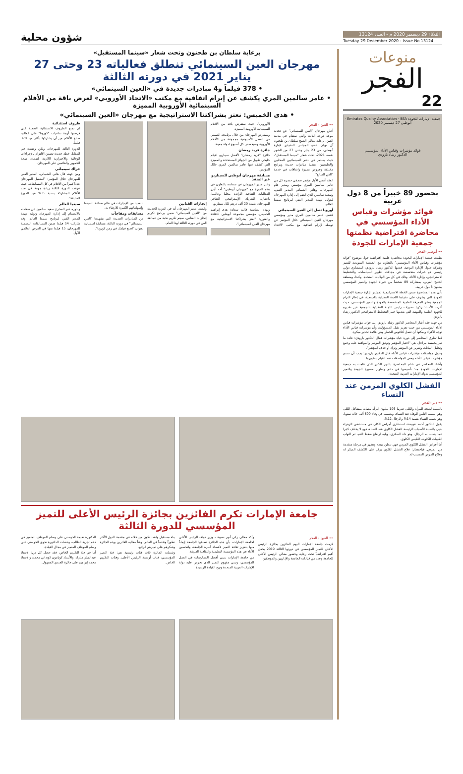الثلاثاء 29 ديسمبر 2020 م - العـدد 13124
Tuesday 29 December 2020 - Issue No 13124
شؤون محلية
منوعات
الفجر
22
جمعية الإمارات للجودة Emirates Quality Association · SEA · أبوظبي 27 ديسمبر 2020
فوائد مؤشرات وقياس الأداء المؤسسي
الدكتور رشاد بارودي
بحضور 89 خبيراً من 8 دول عربية
فوائد مؤشرات وقياس الأداء المؤسسي في محاضرة افتراضية نظمتها جمعية الإمارات للجودة
•• أبوظبي-الفجر
نظمت جمعية الإمارات للجودة محاضرة علمية افتراضية حول موضوع "فوائد مؤشرات وقياس الأداء المؤسسي" بالتعاون مع الجمعية السويدية للتميز وشركة حلول الإدارة النوعية، قدمها الدكتور رشاد بارودي، استشاري دولي رئيسي ذو خبرات متخصصة في مجالات تطوير السياسات، والتخطيط الاستراتيجي، وإدارة الأداء، وذلك في كل من الولايات المتحدة، وكندا، ومنطقة الخليج العربي، بمشاركة 89 شخصاً من خبراء الجودة والتميز المؤسسي يمثلون 8 دول عربية.
تأتي هذه المحاضرة ضمن الخطة الاستراتيجية لمجلس إدارة جمعية الإمارات للجودة التي يشرف على تنفيذها اللجنة التنفيذية بالجمعية، في إطار التزام الجمعية بنشر المعرفة العلمية المتخصصة بالجودة والتميز المؤسسي، حيث أعرب الأستاذ زكريا نصيرات رئيس اللجنة التنفيذية بالجمعية عن تقديره للجهود العلمية والمهنية التي يقدمها خبير التخطيط الاستراتيجي الدكتور رشاد بارودي.
من جهته فقد أشار المحاضر الدكتور رشاد بارودي إلى فوائد مؤشرات قياس الأداء المؤسسي من حيث تعزيز تقبل المسؤولية، وأن مؤشرات قياس الأداء توجه الأفراد ويمكنها أن تعمل كناقوس للخطر وهي علامة تحذير مبكرة.
كما تطرق المحاضر إلى دورة حياة مؤشرات فقال الدكتور بارودي: عادة ما تمر بخمسة مراحل، هي "اختيار المؤشر وتوثيق المؤشر والموافقة عليه وجمع وتحليل البيانات وتقرير عن المؤشر وترك أو حذف المؤشر".
وحول مواصفات مؤشرات قياس الأداء قال الدكتور بارودي: يجب أن تتسم مؤشرات قياس الأداء ببعض المواصفات عند القيام بتطويرها.
وأشاد المحاضر في ختام المحاضرة بالدور الكبير الذي قامت به جمعية الإمارات للجودة منذ تأسيسها في دعم وتطوير مسيرة الجودة والتميز المؤسسي بدولة الإمارات العربية المتحدة.
الفشل الكلوي المزمن عند النساء
•• دبي-الفجر
بالنسبة لصحة المرأة والكلى تقريبا 195 مليون امرأة مصابة بمشاكل الكلى وهو السبب الثامن للوفاة عند النساء، ويتسبب في وفاة 600 ألف حالة سنويا، وهو يصيب النساء بنسبة 14% والرجال 12%.
يقول الدكتور أحمد عويضة، استشاري أمراض الكلى في مستشفى الزهراء بدبي بالنسبة للأسباب الرئيسة للفشل الكلوي عند النساء، فهو لا يختلف كثيرا عما يصاب به الرجال، وهو داء السكري، ويليه ارتفاع ضغط الدم، ثم التهاب الكبيبات الكلوية، التكيس الكلوي.
أما أعراض الفشل الكلوي المزمن فهي تتطور ببطء وتظهر في مرحلة متقدمة من المرض. فباختصار: علاج الفشل الكلوي يركز على الكشف المبكر له وعلاج المرض المسبب له.
برعاية سلطان بن طحنون وتحت شعار «سينما المستقبل»
مهرجان العين السينمائي تنطلق فعالياته 23 وحتى 27 يناير 2021 في دورته الثالثة
• 378 فيلماً و4 مبادرات جديدة في «العين السينمائي»
• عامر سالمين المري يكشف عن إبرام اتفاقية مع مكتب «الاتحاد الأوروبي» لعرض باقة من الأفلام السينمائية الأوروبية المميزة
• هدى الخميس: نعتز بشراكتنا الاستراتيجية مع مهرجان «العين السينمائي»
•• العين - الفجر
أعلن مهرجان "العين السينمائي" عن تحديد موعد دورته الثالثة والتي ستقام في مدينة العين، برعاية معالي الشيخ سلطان بن طحنون آل نهيان عضو المجلس التنفيذي لإمارة أبوظبي، من 23 يناير وحتى 27 من الشهر نفسه 2021، تحت شعار "سينما المستقبل"، حيث يستمر في دعم السينمائيين المحليين والخليجيين، بتنفيذ مبادرات جديدة وبرامج مختلفة وعروض مميزة واتفاقات في خدمة "الفن السابع".
انعقد أمس الأول مؤتمر صحفي حضره كل من عامر سالمين المري مؤسس ومدير عام المهرجان، وهاني الشيباني المدير الفني، وسعيد سالمين الذي انضم إلى إدارة المهرجان ليتولى مهمة المدير الفني لبرنامج سينما العالم.
أوروبا تصل إلى العين السينمائي
كشف عامر سالمين المري مدير ومؤسس مهرجان العين السينمائي خلال المؤتمر عن توصله لإبرام اتفاقية مع مكتب "الاتحاد الأوروبي"، حيث ستعرض باقة من الأفلام السينمائية الأوروبية المميزة.
وسيعرض المهرجان من خلال برنامجه الصيفي من العطل الأسبوعية مجموعة من الأفلام الأوروبية وسيخصص كل أسبوع لدولة معينة.
جائزة فريد رمضان
جائزة "فريد رمضان" لأفضل سيناريو لفيلم خليجي طويل من الجوائز المستحدثة والمميزة التي كشف عنها عامر سالمين المري خلال المؤتمر.
مسابقة مهرجان أبوظبي للسيناريو غير المنفذ
وعبر مدير المهرجان عن سعادته بالتعاون في هذه الدورة مع "مهرجان أبوظبي" أحد أبرز الفعاليات الثقافية الرائدة محليا وعالميا، باعتباره الشريك الإستراتيجي الثقافي للمهرجان، بقيمة 20 ألف درهم لكل سيناريو.
وبهذه المناسبة قالت سعادة هدى إبراهيم الخميس، مؤسس مجموعة أبوظبي للثقافة والفنون: "نعتز بشراكتنا الاستراتيجية مع مهرجان العين السينمائي".
إنجازات الفنانين
وكشف مدير المهرجان أنه في الدورة الجديدة من "العين السينمائي" ضمن برنامج تكريم إنجازات الفنانين، سيتم تكريم نخبة من عمالقة الفن في دورته الثالثة لهذا العام.
بالعديد من الإنجازات في عالم صناعة السينما وإسهاماتهم الكبيرة للارتقاء به.
مسابقات ومفاجآت
من المبادرات الجديدة التي يشهدها "العين السينمائي" في دورته الثالثة، مسابقة استثنائية بعنوان "اصنع فيلمك في زمن كورونا".
ظروف استثنائية
لم تمنع الظروف الاستثنائية الصعبة التي فرضتها أزمة تداعيات "كورونا" على العالم، صناع الأفلام من أن يشاركوا بأكثر من 378 فيلماً.
الدورة الثالثة للمهرجان، ولكن وضعت في المقابل خطة جديدة تضمن الالتزام بالإجراءات الوقائية والاحترازية اللازمة لضمان صحة الجمهور والقائمين على المهرجان.
حراك سينمائي
ومن جهته قال هاني الشيباني، المدير الفني للمهرجان خلال المؤتمر: "استقبل المهرجان عدداً كبيراً من الأفلام في كل المسابقات، حيث عرفت الدورة الثالثة زيادة مهمة في عدد الأفلام المشاركة بنسبة 35% عن الدورة السابقة".
سينما العالم
وبدوره عبر المخرج سعيد سالمين عن سعادته بالانضمام إلى إدارة المهرجان وتوليه مهمة المدير الفني لبرنامج سينما العالم، وقد شاركت 54 فيلما ضمن المسابقات الرسمية للمهرجان، 15 فيلما منها في العرض العالمي الأول.
جامعة الإمارات تكرم الفائزين بجائزة الرئيس الأعلى للتميز المؤسسي للدورة الثالثة
•• العين - الفجر
كرمت جامعة الإمارات اليوم الفائزين بجائزة الرئيس الأعلى للتميز المؤسسي في دورتها الثالثة 2019 بحفل أقيم افتراضياً تحت رعاية وحضور معالي الرئيس الأعلى للجامعة وعدد من قيادات الجامعة والإداريين والموظفين.
وأكد معالي زكي أنور نسيبة - وزير دولة- الرئيس الأعلى لجامعة الإمارات- بأن هذه الجائزة تطلقها الجامعة إيماناً منها بتعزيز ثقافة التميز لأعضاء أسرة الجامعة، ولتحسين الأداء في هذه المؤسسة التعليمية والثقافية العريقة.
من جامعة الإمارات بتبني أفضل الممارسات في العمل المؤسسي، وتبني مفهوم التميز الذي تحرص عليه دولة الإمارات العربية المتحدة ونهج القيادة الرشيدة.
بناء مستقبل واعد، تكون من خلاله في مقدمة الدول الأكثر تطوراً وتقدماً في العالم. وهنأ معاليه الفائزين بهذه الجائزة وشكرهم على تميزهم الرائع.
وشملت الجائزة ثلاث فئات رئيسية هي: فئة التميز المؤسسي، فئات أوسمة الرئيس الأعلى، وفئات التكريم الخاص.
الدكتورة نعيمة الحوسني على وسام الموظف المتميز في دعم تجربة الطالب، وحصلت الدكتورة نجوى الحوسني على وسام الموظف المتميز في مجال القيادة.
أما في فئة التكريم الخاص، فقد حصل كل من: الأستاذ عبدالجبار مبارك، والأستاذ كوبامون كونداني محمد، والأستاذ محمد إبراهيم على جائزة الجندي المجهول.